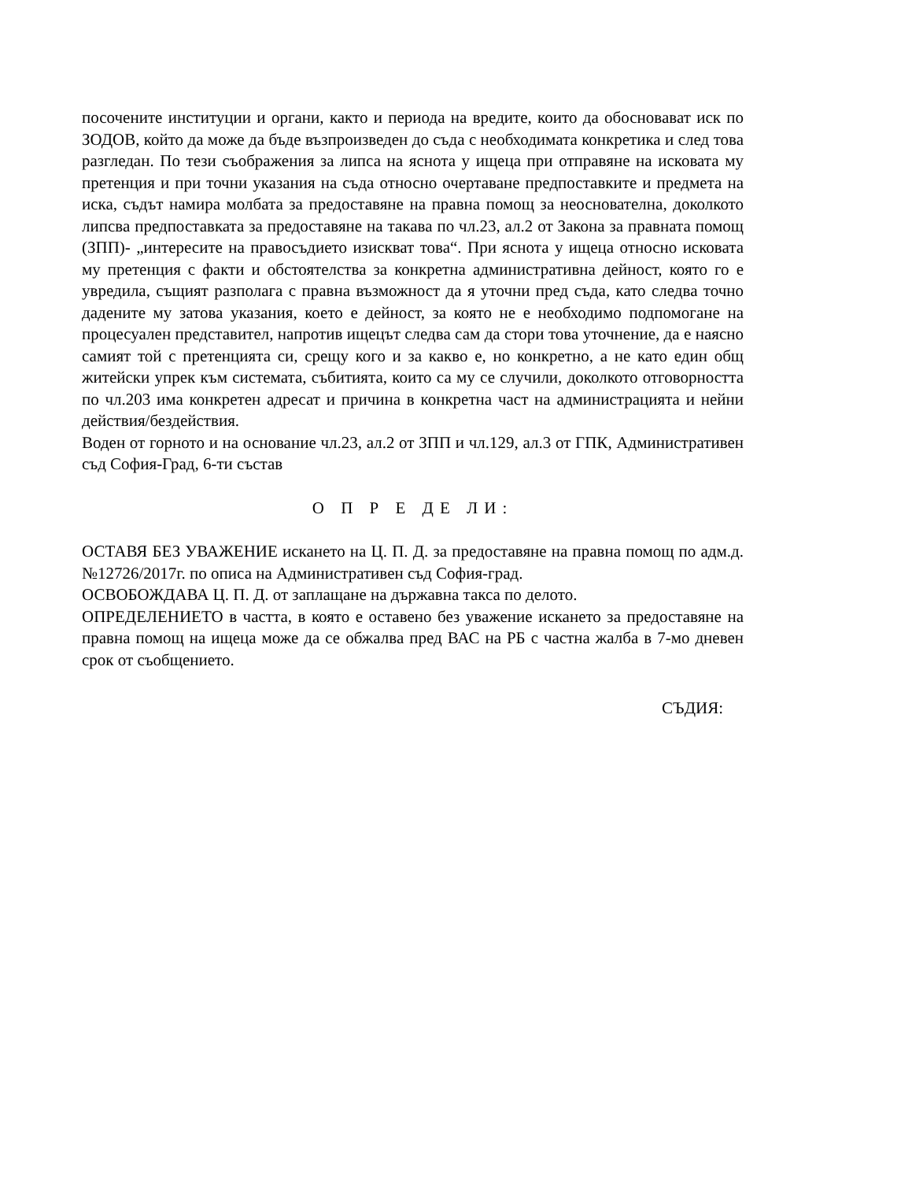посочените институции и органи, както и периода на вредите, които да обосновават иск по ЗОДОВ, който да може да бъде възпроизведен до съда с необходимата конкретика и след това разгледан. По тези съображения за липса на яснота у ищеца при отправяне на исковата му претенция и при точни указания на съда относно очертаване предпоставките и предмета на иска, съдът намира молбата за предоставяне на правна помощ за неоснователна, доколкото липсва предпоставката за предоставяне на такава по чл.23, ал.2 от Закона за правната помощ (ЗПП)- „интересите на правосъдието изискват това“. При яснота у ищеца относно исковата му претенция с факти и обстоятелства за конкретна административна дейност, която го е увредила, същият разполага с правна възможност да я уточни пред съда, като следва точно дадените му затова указания, което е дейност, за която не е необходимо подпомогане на процесуален представител, напротив ищецът следва сам да стори това уточнение, да е наясно самият той с претенцията си, срещу кого и за какво е, но конкретно, а не като един общ житейски упрек към системата, събитията, които са му се случили, доколкото отговорността по чл.203 има конкретен адресат и причина в конкретна част на администрацията и нейни действия/бездействия.
Воден от горното и на основание чл.23, ал.2 от ЗПП и чл.129, ал.3 от ГПК, Административен съд София-Град, 6-ти състав
О П Р Е ДЕ ЛИ:
ОСТАВЯ БЕЗ УВАЖЕНИЕ искането на Ц. П. Д. за предоставяне на правна помощ по адм.д.№12726/2017г. по описа на Административен съд София-град.
ОСВОБОЖДАВА Ц. П. Д. от заплащане на държавна такса по делото.
ОПРЕДЕЛЕНИЕТО в частта, в която е оставено без уважение искането за предоставяне на правна помощ на ищеца може да се обжалва пред ВАС на РБ с частна жалба в 7-мо дневен срок от съобщението.
СЪДИЯ: